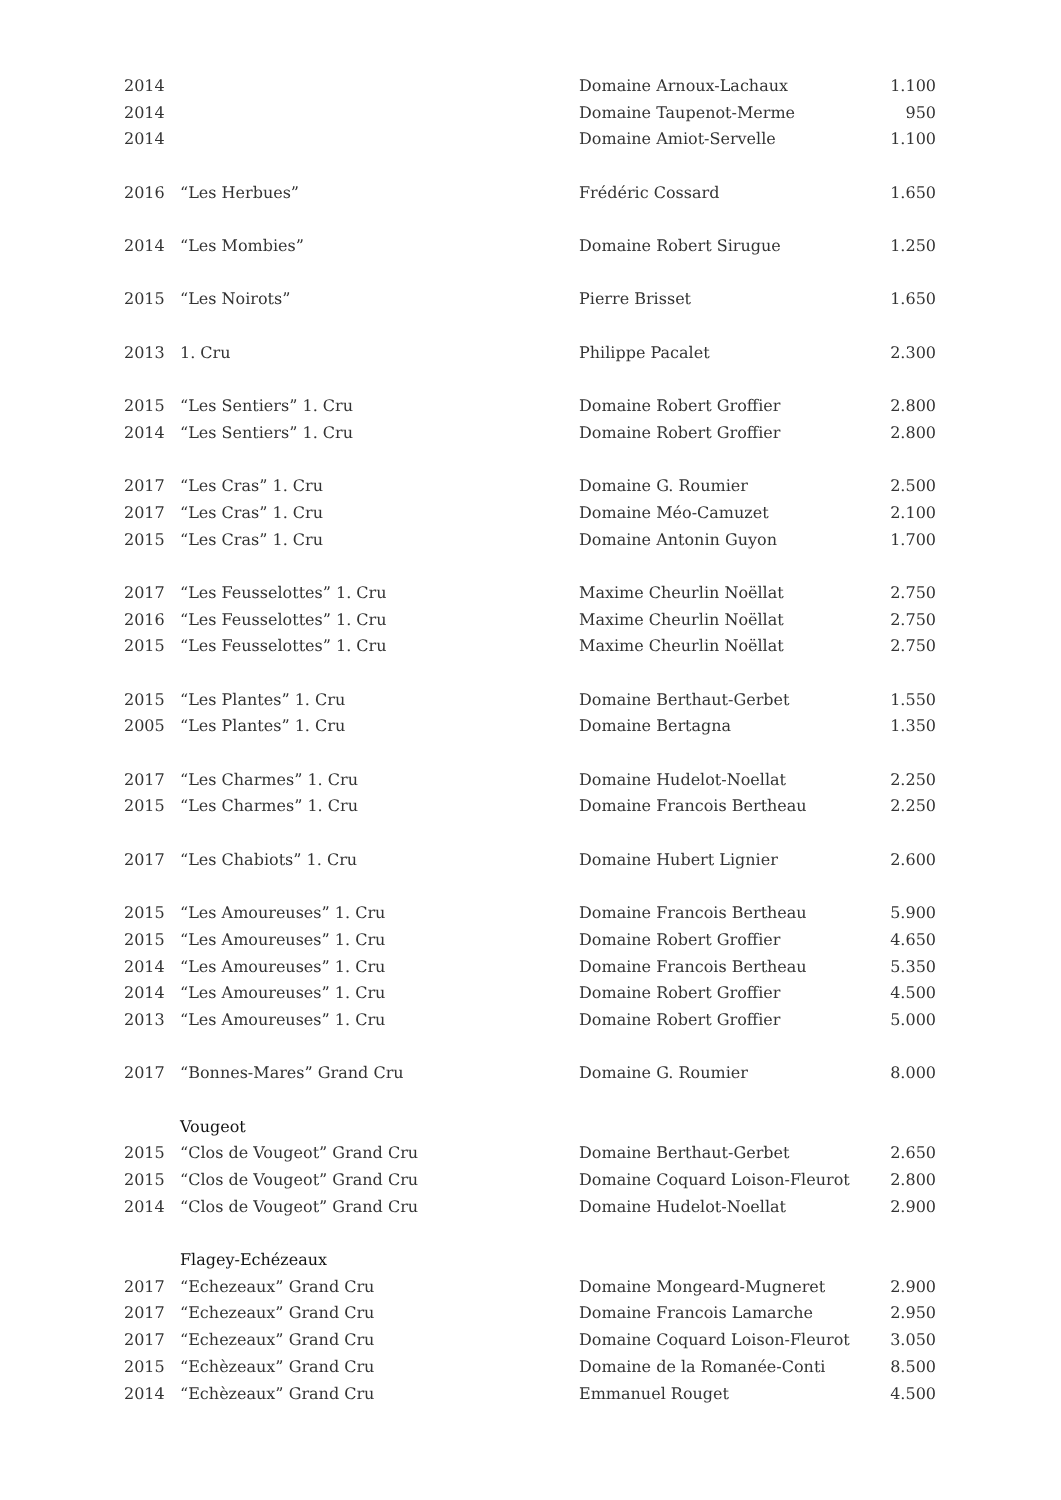| 2014 | | Domaine Arnoux-Lachaux | 1.100 |
| 2014 | | Domaine Taupenot-Merme | 950 |
| 2014 | | Domaine Amiot-Servelle | 1.100 |
| 2016 | “Les Herbues” | Frédéric Cossard | 1.650 |
| 2014 | “Les Mombies” | Domaine Robert Sirugue | 1.250 |
| 2015 | “Les Noirots” | Pierre Brisset | 1.650 |
| 2013 | 1. Cru | Philippe Pacalet | 2.300 |
| 2015 | “Les Sentiers” 1. Cru | Domaine Robert Groffier | 2.800 |
| 2014 | “Les Sentiers” 1. Cru | Domaine Robert Groffier | 2.800 |
| 2017 | “Les Cras” 1. Cru | Domaine G. Roumier | 2.500 |
| 2017 | “Les Cras” 1. Cru | Domaine Méo-Camuzet | 2.100 |
| 2015 | “Les Cras” 1. Cru | Domaine Antonin Guyon | 1.700 |
| 2017 | “Les Feusselottes” 1. Cru | Maxime Cheurlin Noëllat | 2.750 |
| 2016 | “Les Feusselottes” 1. Cru | Maxime Cheurlin Noëllat | 2.750 |
| 2015 | “Les Feusselottes” 1. Cru | Maxime Cheurlin Noëllat | 2.750 |
| 2015 | “Les Plantes” 1. Cru | Domaine Berthaut-Gerbet | 1.550 |
| 2005 | “Les Plantes” 1. Cru | Domaine Bertagna | 1.350 |
| 2017 | “Les Charmes” 1. Cru | Domaine Hudelot-Noellat | 2.250 |
| 2015 | “Les Charmes” 1. Cru | Domaine Francois Bertheau | 2.250 |
| 2017 | “Les Chabiots” 1. Cru | Domaine Hubert Lignier | 2.600 |
| 2015 | “Les Amoureuses” 1. Cru | Domaine Francois Bertheau | 5.900 |
| 2015 | “Les Amoureuses” 1. Cru | Domaine Robert Groffier | 4.650 |
| 2014 | “Les Amoureuses” 1. Cru | Domaine Francois Bertheau | 5.350 |
| 2014 | “Les Amoureuses” 1. Cru | Domaine Robert Groffier | 4.500 |
| 2013 | “Les Amoureuses” 1. Cru | Domaine Robert Groffier | 5.000 |
| 2017 | “Bonnes-Mares” Grand Cru | Domaine G. Roumier | 8.000 |
| | Vougeot | | |
| 2015 | “Clos de Vougeot” Grand Cru | Domaine Berthaut-Gerbet | 2.650 |
| 2015 | “Clos de Vougeot” Grand Cru | Domaine Coquard Loison-Fleurot | 2.800 |
| 2014 | “Clos de Vougeot” Grand Cru | Domaine Hudelot-Noellat | 2.900 |
| | Flagey-Echézeaux | | |
| 2017 | “Echezeaux” Grand Cru | Domaine Mongeard-Mugneret | 2.900 |
| 2017 | “Echezeaux” Grand Cru | Domaine Francois Lamarche | 2.950 |
| 2017 | “Echezeaux” Grand Cru | Domaine Coquard Loison-Fleurot | 3.050 |
| 2015 | “Echèzeaux” Grand Cru | Domaine de la Romanée-Conti | 8.500 |
| 2014 | “Echèzeaux” Grand Cru | Emmanuel Rouget | 4.500 |